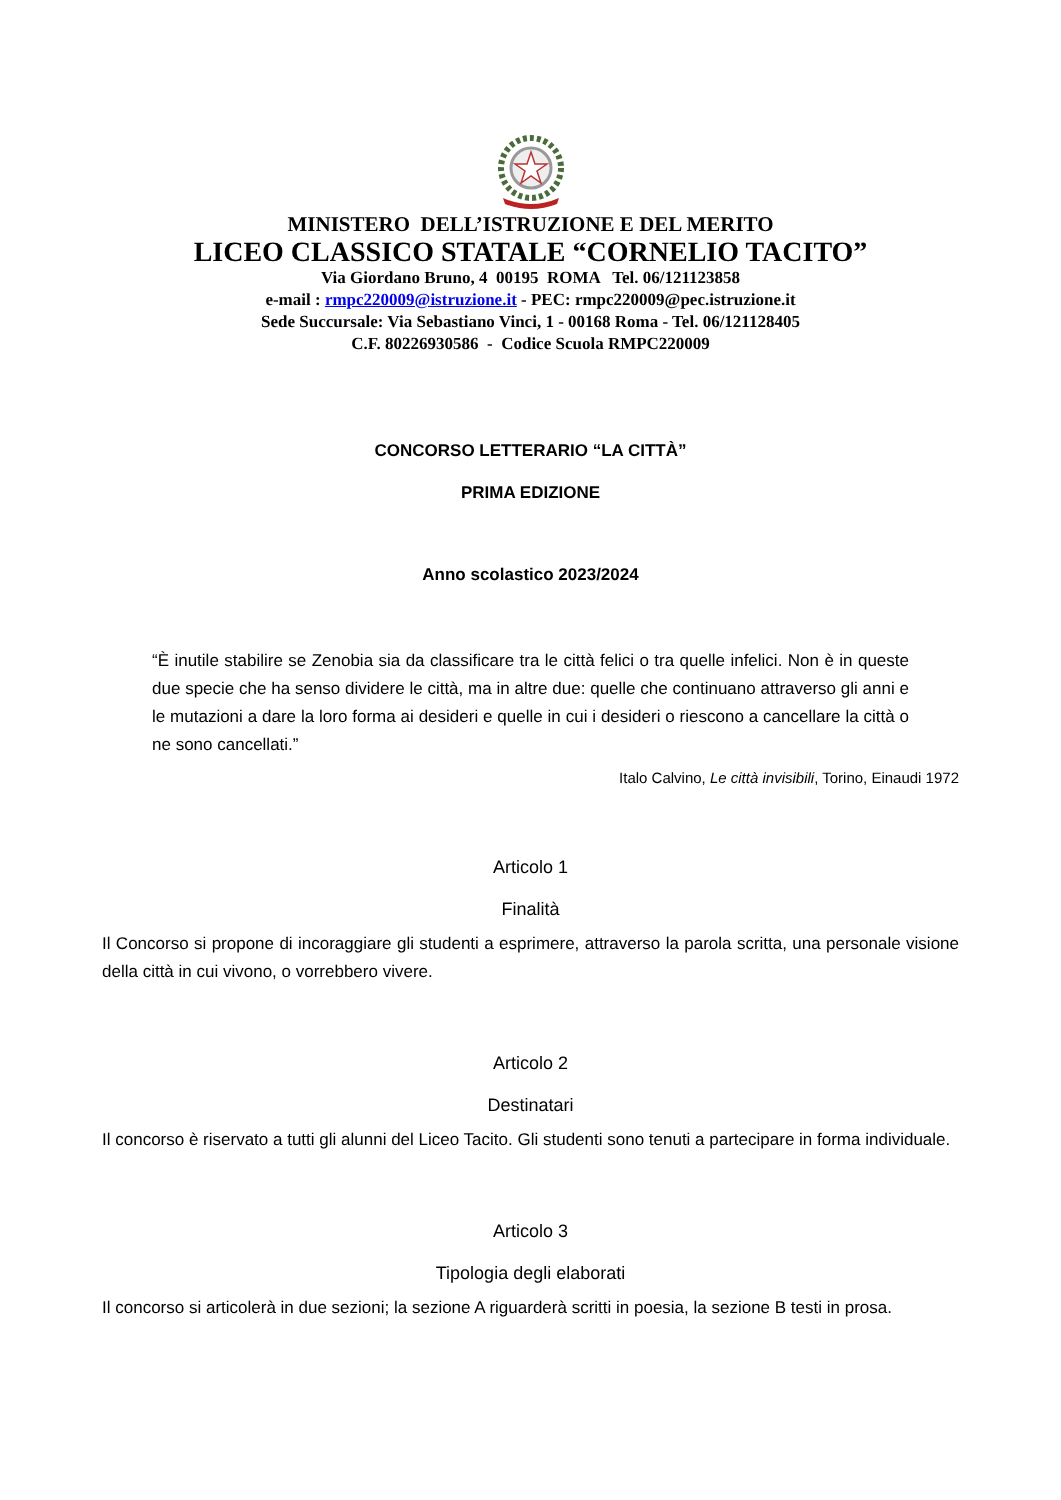MINISTERO DELL’ISTRUZIONE E DEL MERITO
LICEO CLASSICO STATALE “CORNELIO TACITO”
Via Giordano Bruno, 4 00195 ROMA Tel. 06/121123858
e-mail : rmpc220009@istruzione.it - PEC: rmpc220009@pec.istruzione.it
Sede Succursale: Via Sebastiano Vinci, 1 - 00168 Roma - Tel. 06/121128405
C.F. 80226930586 - Codice Scuola RMPC220009
CONCORSO LETTERARIO “LA CITTÀ”
PRIMA EDIZIONE
Anno scolastico 2023/2024
“È inutile stabilire se Zenobia sia da classificare tra le città felici o tra quelle infelici. Non è in queste due specie che ha senso dividere le città, ma in altre due: quelle che continuano attraverso gli anni e le mutazioni a dare la loro forma ai desideri e quelle in cui i desideri o riescono a cancellare la città o ne sono cancellati.”
Italo Calvino, Le città invisibili, Torino, Einaudi 1972
Articolo 1
Finalità
Il Concorso si propone di incoraggiare gli studenti a esprimere, attraverso la parola scritta, una personale visione della città in cui vivono, o vorrebbero vivere.
Articolo 2
Destinatari
Il concorso è riservato a tutti gli alunni del Liceo Tacito. Gli studenti sono tenuti a partecipare in forma individuale.
Articolo 3
Tipologia degli elaborati
Il concorso si articolerà in due sezioni; la sezione A riguarderà scritti in poesia, la sezione B testi in prosa.